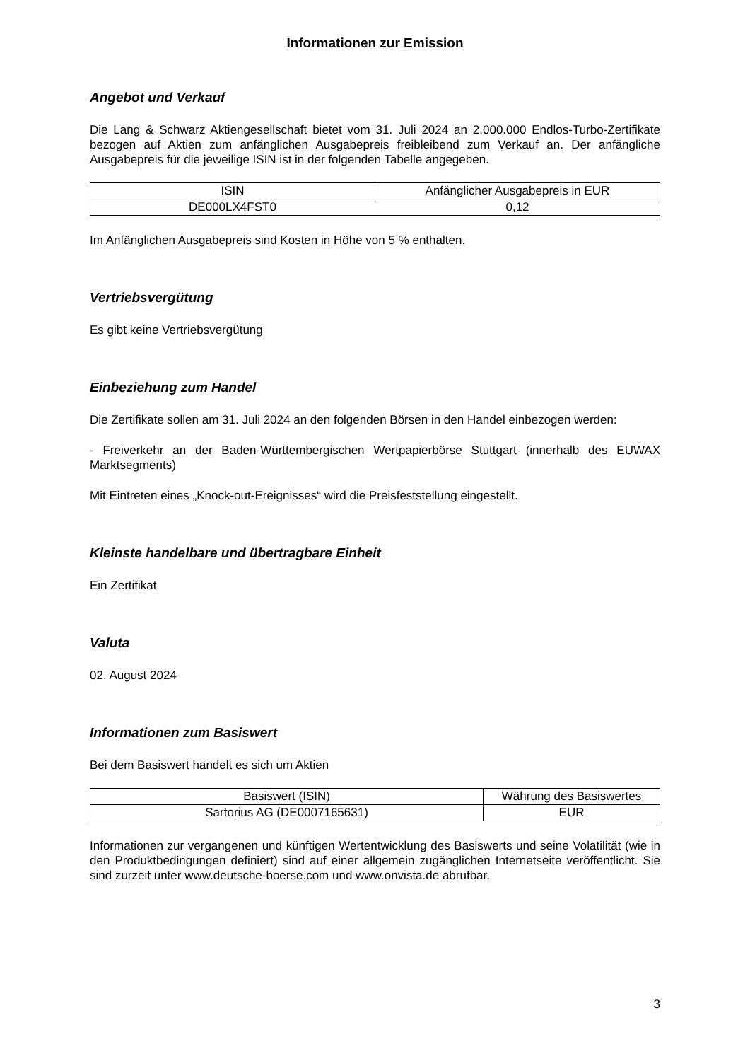Informationen zur Emission
Angebot und Verkauf
Die Lang & Schwarz Aktiengesellschaft bietet vom 31. Juli 2024 an 2.000.000 Endlos-Turbo-Zertifikate bezogen auf Aktien zum anfänglichen Ausgabepreis freibleibend zum Verkauf an. Der anfängliche Ausgabepreis für die jeweilige ISIN ist in der folgenden Tabelle angegeben.
| ISIN | Anfänglicher Ausgabepreis in EUR |
| --- | --- |
| DE000LX4FST0 | 0,12 |
Im Anfänglichen Ausgabepreis sind Kosten in Höhe von 5 % enthalten.
Vertriebsvergütung
Es gibt keine Vertriebsvergütung
Einbeziehung zum Handel
Die Zertifikate sollen am 31. Juli 2024 an den folgenden Börsen in den Handel einbezogen werden:
- Freiverkehr an der Baden-Württembergischen Wertpapierbörse Stuttgart (innerhalb des EUWAX Marktsegments)
Mit Eintreten eines „Knock-out-Ereignisses“ wird die Preisfeststellung eingestellt.
Kleinste handelbare und übertragbare Einheit
Ein Zertifikat
Valuta
02. August 2024
Informationen zum Basiswert
Bei dem Basiswert handelt es sich um Aktien
| Basiswert (ISIN) | Währung des Basiswertes |
| --- | --- |
| Sartorius AG (DE0007165631) | EUR |
Informationen zur vergangenen und künftigen Wertentwicklung des Basiswerts und seine Volatilität (wie in den Produktbedingungen definiert) sind auf einer allgemein zugänglichen Internetseite veröffentlicht. Sie sind zurzeit unter www.deutsche-boerse.com und www.onvista.de abrufbar.
3